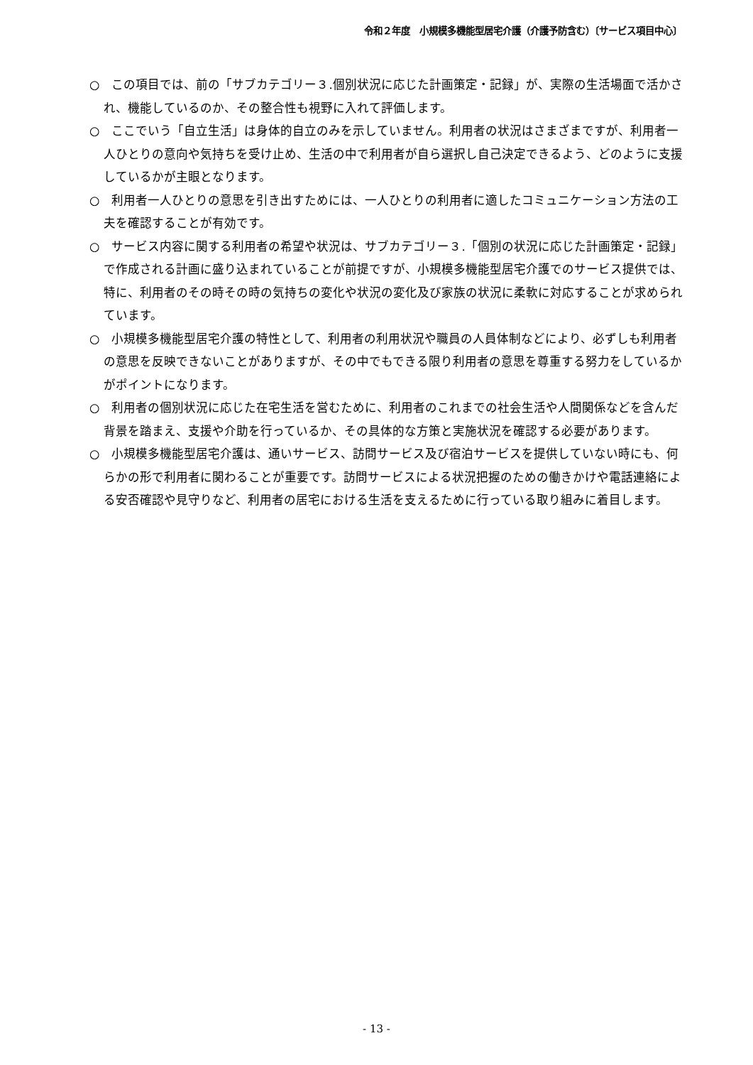令和２年度　小規模多機能型居宅介護（介護予防含む）〔サービス項目中心〕
○　この項目では、前の「サブカテゴリー３.個別状況に応じた計画策定・記録」が、実際の生活場面で活かされ、機能しているのか、その整合性も視野に入れて評価します。
○　ここでいう「自立生活」は身体的自立のみを示していません。利用者の状況はさまざまですが、利用者一人ひとりの意向や気持ちを受け止め、生活の中で利用者が自ら選択し自己決定できるよう、どのように支援しているかが主眼となります。
○　利用者一人ひとりの意思を引き出すためには、一人ひとりの利用者に適したコミュニケーション方法の工夫を確認することが有効です。
○　サービス内容に関する利用者の希望や状況は、サブカテゴリー３.「個別の状況に応じた計画策定・記録」で作成される計画に盛り込まれていることが前提ですが、小規模多機能型居宅介護でのサービス提供では、特に、利用者のその時その時の気持ちの変化や状況の変化及び家族の状況に柔軟に対応することが求められています。
○　小規模多機能型居宅介護の特性として、利用者の利用状況や職員の人員体制などにより、必ずしも利用者の意思を反映できないことがありますが、その中でもできる限り利用者の意思を尊重する努力をしているかがポイントになります。
○　利用者の個別状況に応じた在宅生活を営むために、利用者のこれまでの社会生活や人間関係などを含んだ背景を踏まえ、支援や介助を行っているか、その具体的な方策と実施状況を確認する必要があります。
○　小規模多機能型居宅介護は、通いサービス、訪問サービス及び宿泊サービスを提供していない時にも、何らかの形で利用者に関わることが重要です。訪問サービスによる状況把握のための働きかけや電話連絡による安否確認や見守りなど、利用者の居宅における生活を支えるために行っている取り組みに着目します。
- 13 -